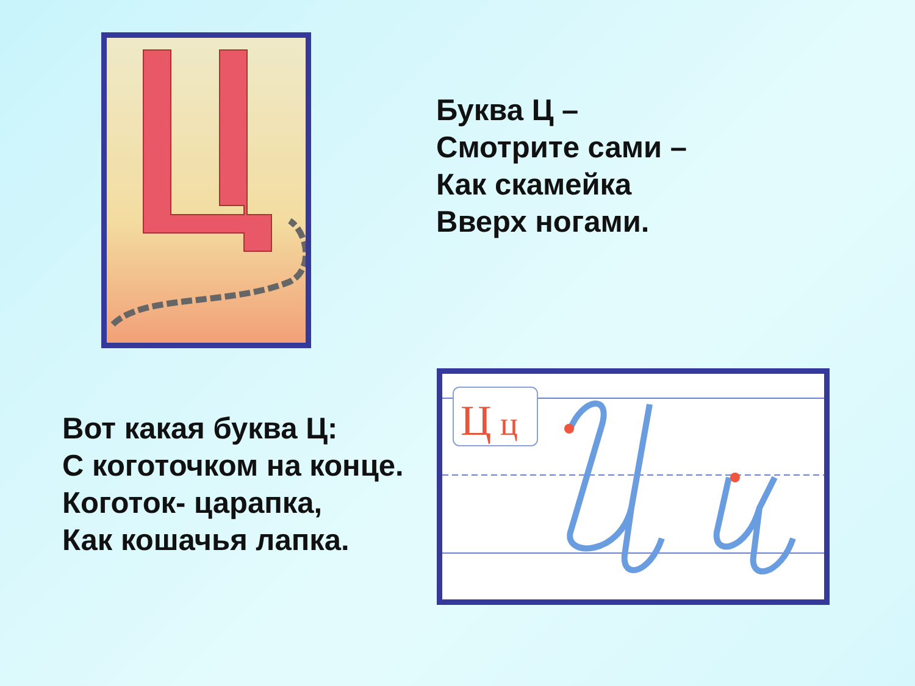Буква Ц –
Смотрите сами –
Как скамейка
Вверх ногами.
Вот какая буква Ц:
С коготочком на конце.
Коготок- царапка,
Как кошачья лапка.
Ц
ц